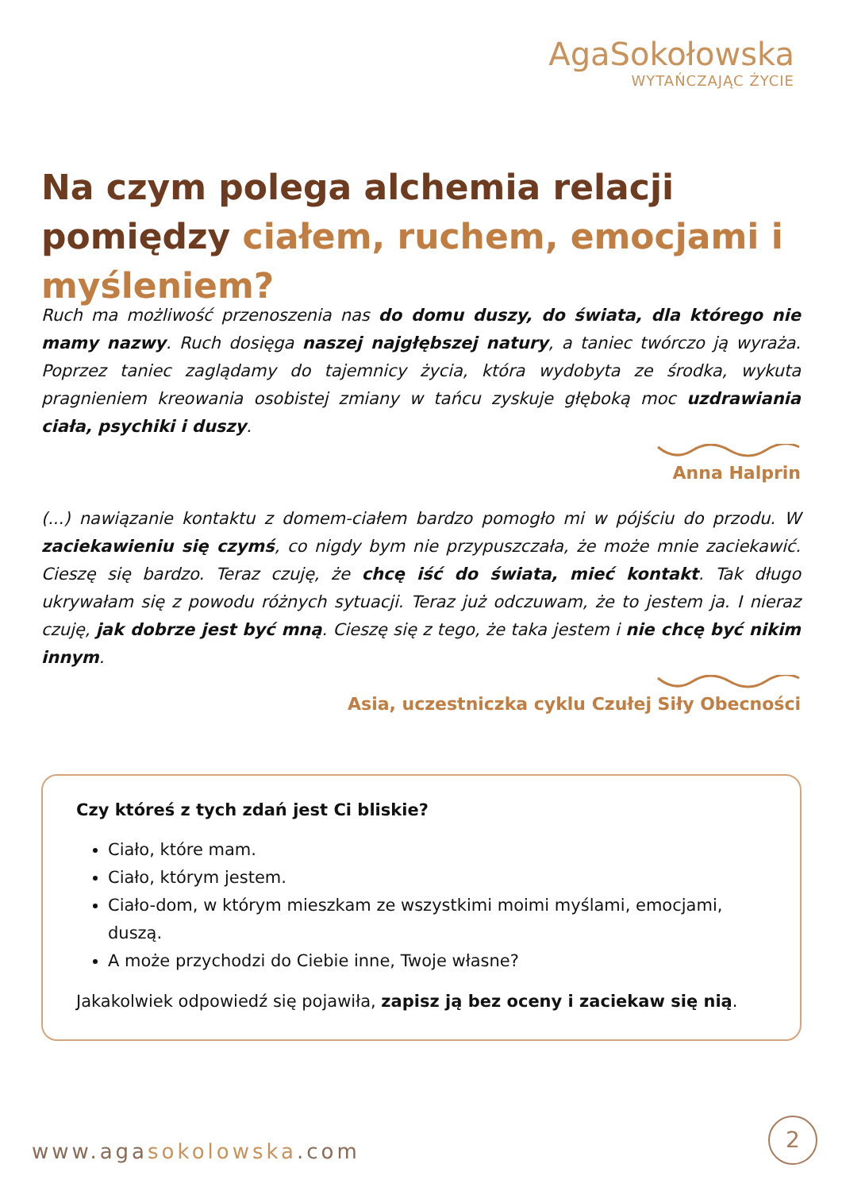AgaSokołowska
WYTAŃCZAJĄC ŻYCIE
Na czym polega alchemia relacji pomiędzy ciałem, ruchem, emocjami i myśleniem?
Ruch ma możliwość przenoszenia nas do domu duszy, do świata, dla którego nie mamy nazwy. Ruch dosięga naszej najgłębszej natury, a taniec twórczo ją wyraża. Poprzez taniec zaglądamy do tajemnicy życia, która wydobyta ze środka, wykuta pragnieniem kreowania osobistej zmiany w tańcu zyskuje głęboką moc uzdrawiania ciała, psychiki i duszy.
Anna Halprin
(...) nawiązanie kontaktu z domem-ciałem bardzo pomogło mi w pójściu do przodu. W zaciekawieniu się czymś, co nigdy bym nie przypuszczała, że może mnie zaciekawić. Cieszę się bardzo. Teraz czuję, że chcę iść do świata, mieć kontakt. Tak długo ukrywałam się z powodu różnych sytuacji. Teraz już odczuwam, że to jestem ja. I nieraz czuję, jak dobrze jest być mną. Cieszę się z tego, że taka jestem i nie chcę być nikim innym.
Asia, uczestniczka cyklu Czułej Siły Obecności
Czy któreś z tych zdań jest Ci bliskie?
Ciało, które mam.
Ciało, którym jestem.
Ciało-dom, w którym mieszkam ze wszystkimi moimi myślami, emocjami, duszą.
A może przychodzi do Ciebie inne, Twoje własne?
Jakakolwiek odpowiedź się pojawiła, zapisz ją bez oceny i zaciekaw się nią.
www.agasokolowska.com
2